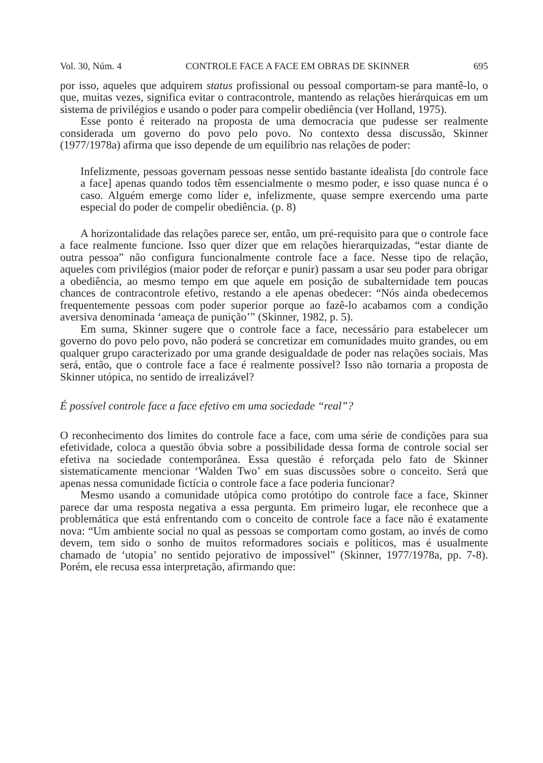Vol. 30, Núm. 4 CONTROLE FACE A FACE EM OBRAS DE SKINNER 695
por isso, aqueles que adquirem status profissional ou pessoal comportam-se para mantê-lo, o que, muitas vezes, significa evitar o contracontrole, mantendo as relações hierárquicas em um sistema de privilégios e usando o poder para compelir obediência (ver Holland, 1975).
Esse ponto é reiterado na proposta de uma democracia que pudesse ser realmente considerada um governo do povo pelo povo. No contexto dessa discussão, Skinner (1977/1978a) afirma que isso depende de um equilíbrio nas relações de poder:
Infelizmente, pessoas governam pessoas nesse sentido bastante idealista [do controle face a face] apenas quando todos têm essencialmente o mesmo poder, e isso quase nunca é o caso. Alguém emerge como líder e, infelizmente, quase sempre exercendo uma parte especial do poder de compelir obediência. (p. 8)
A horizontalidade das relações parece ser, então, um pré-requisito para que o controle face a face realmente funcione. Isso quer dizer que em relações hierarquizadas, “estar diante de outra pessoa” não configura funcionalmente controle face a face. Nesse tipo de relação, aqueles com privilégios (maior poder de reforçar e punir) passam a usar seu poder para obrigar a obediência, ao mesmo tempo em que aquele em posição de subalternidade tem poucas chances de contracontrole efetivo, restando a ele apenas obedecer: “Nós ainda obedecemos frequentemente pessoas com poder superior porque ao fazê-lo acabamos com a condição aversiva denominada ‘ameaça de punição’” (Skinner, 1982, p. 5).
Em suma, Skinner sugere que o controle face a face, necessário para estabelecer um governo do povo pelo povo, não poderá se concretizar em comunidades muito grandes, ou em qualquer grupo caracterizado por uma grande desigualdade de poder nas relações sociais. Mas será, então, que o controle face a face é realmente possível? Isso não tornaria a proposta de Skinner utópica, no sentido de irrealizável?
É possível controle face a face efetivo em uma sociedade “real”?
O reconhecimento dos limites do controle face a face, com uma série de condições para sua efetividade, coloca a questão óbvia sobre a possibilidade dessa forma de controle social ser efetiva na sociedade contemporânea. Essa questão é reforçada pelo fato de Skinner sistematicamente mencionar ‘Walden Two’ em suas discussões sobre o conceito. Será que apenas nessa comunidade fictícia o controle face a face poderia funcionar?
Mesmo usando a comunidade utópica como protótipo do controle face a face, Skinner parece dar uma resposta negativa a essa pergunta. Em primeiro lugar, ele reconhece que a problemática que está enfrentando com o conceito de controle face a face não é exatamente nova: “Um ambiente social no qual as pessoas se comportam como gostam, ao invés de como devem, tem sido o sonho de muitos reformadores sociais e políticos, mas é usualmente chamado de ‘utopia’ no sentido pejorativo de impossível” (Skinner, 1977/1978a, pp. 7-8). Porém, ele recusa essa interpretação, afirmando que: